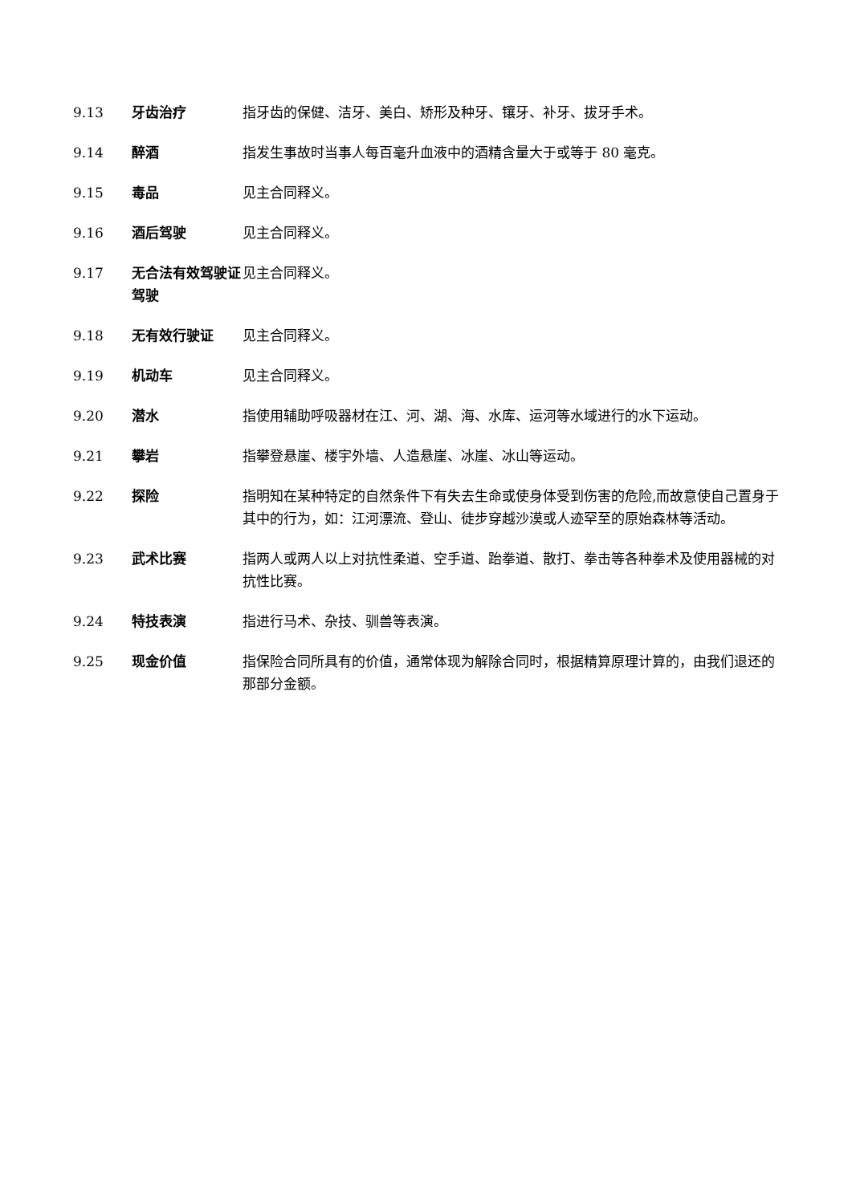9.13 牙齿治疗 指牙齿的保健、洁牙、美白、矫形及种牙、镶牙、补牙、拔牙手术。
9.14 醉酒 指发生事故时当事人每百毫升血液中的酒精含量大于或等于 80 毫克。
9.15 毒品 见主合同释义。
9.16 酒后驾驶 见主合同释义。
9.17 无合法有效驾驶证驾驶
见主合同释义。
9.18 无有效行驶证 见主合同释义。
9.19 机动车 见主合同释义。
9.20 潜水 指使用辅助呼吸器材在江、河、湖、海、水库、运河等水域进行的水下运动。
9.21 攀岩 指攀登悬崖、楼宇外墙、人造悬崖、冰崖、冰山等运动。
9.22 探险 指明知在某种特定的自然条件下有失去生命或使身体受到伤害的危险,而故意使自己置身于其中的行为，如：江河漂流、登山、徒步穿越沙漠或人迹罕至的原始森林等活动。
9.23 武术比赛 指两人或两人以上对抗性柔道、空手道、跆拳道、散打、拳击等各种拳术及使用器械的对抗性比赛。
9.24 特技表演 指进行马术、杂技、驯兽等表演。
9.25 现金价值 指保险合同所具有的价值，通常体现为解除合同时，根据精算原理计算的，由我们退还的那部分金额。